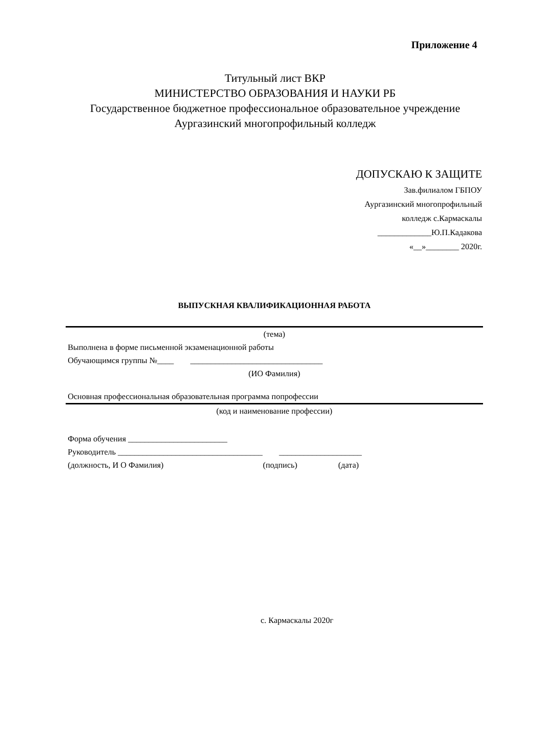Приложение 4
Титульный лист ВКР
МИНИСТЕРСТВО ОБРАЗОВАНИЯ И НАУКИ РБ
Государственное бюджетное профессиональное образовательное учреждение
Аургазинский многопрофильный колледж
ДОПУСКАЮ К ЗАЩИТЕ
Зав.филиалом ГБПОУ
Аургазинский многопрофильный
колледж с.Кармаскалы
_____________Ю.П.Кадакова
«__»________ 2020г.
ВЫПУСКНАЯ КВАЛИФИКАЦИОННАЯ РАБОТА
(тема)
Выполнена в форме письменной экзаменационной работы
Обучающимся группы №____ ________________________________
(ИО Фамилия)
Основная профессиональная образовательная программа попрофессии
(код и наименование профессии)
Форма обучения ________________________
Руководитель ___________________________________ ____________________
(должность, И О Фамилия) (подпись) (дата)
с. Кармаскалы 2020г